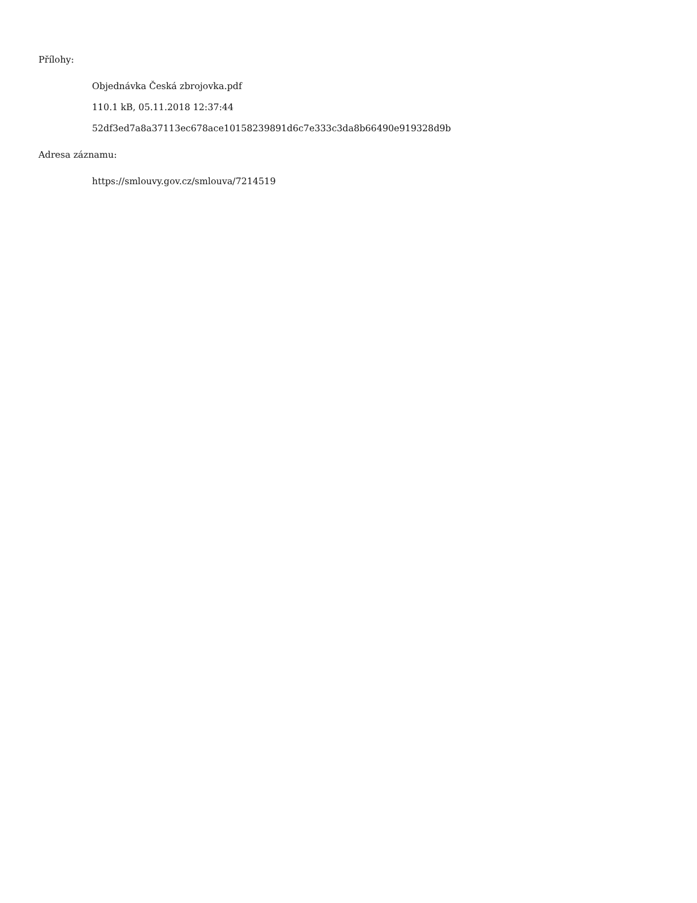Přílohy:
Objednávka Česká zbrojovka.pdf
110.1 kB, 05.11.2018 12:37:44
52df3ed7a8a37113ec678ace10158239891d6c7e333c3da8b66490e919328d9b
Adresa záznamu:
https://smlouvy.gov.cz/smlouva/7214519